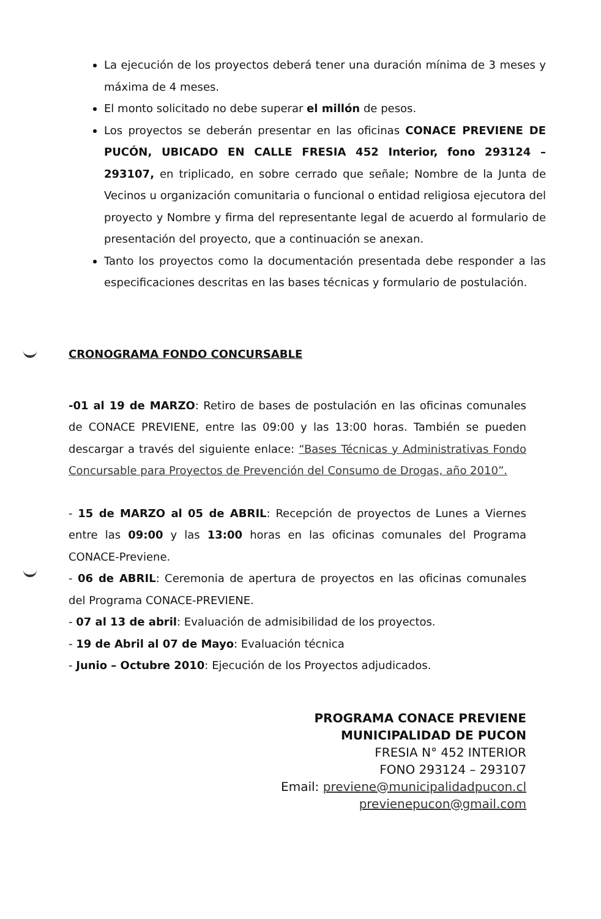La ejecución de los proyectos deberá tener una duración mínima de 3 meses y máxima de 4 meses.
El monto solicitado no debe superar el millón de pesos.
Los proyectos se deberán presentar en las oficinas CONACE PREVIENE DE PUCÓN, UBICADO EN CALLE FRESIA 452 Interior, fono 293124 – 293107, en triplicado, en sobre cerrado que señale; Nombre de la Junta de Vecinos u organización comunitaria o funcional o entidad religiosa ejecutora del proyecto y Nombre y firma del representante legal de acuerdo al formulario de presentación del proyecto, que a continuación se anexan.
Tanto los proyectos como la documentación presentada debe responder a las especificaciones descritas en las bases técnicas y formulario de postulación.
CRONOGRAMA FONDO CONCURSABLE
-01 al 19 de MARZO: Retiro de bases de postulación en las oficinas comunales de CONACE PREVIENE, entre las 09:00 y las 13:00 horas. También se pueden descargar a través del siguiente enlace: “Bases Técnicas y Administrativas Fondo Concursable para Proyectos de Prevención del Consumo de Drogas, año 2010”.
- 15 de MARZO al 05 de ABRIL: Recepción de proyectos de Lunes a Viernes entre las 09:00 y las 13:00 horas en las oficinas comunales del Programa CONACE-Previene.
- 06 de ABRIL: Ceremonia de apertura de proyectos en las oficinas comunales del Programa CONACE-PREVIENE.
- 07 al 13 de abril: Evaluación de admisibilidad de los proyectos.
- 19 de Abril al 07 de Mayo: Evaluación técnica
- Junio – Octubre 2010: Ejecución de los Proyectos adjudicados.
PROGRAMA CONACE PREVIENE
MUNICIPALIDAD DE PUCON
FRESIA N° 452 INTERIOR
FONO 293124 – 293107
Email: previene@municipalidadpucon.cl
previenepucon@gmail.com